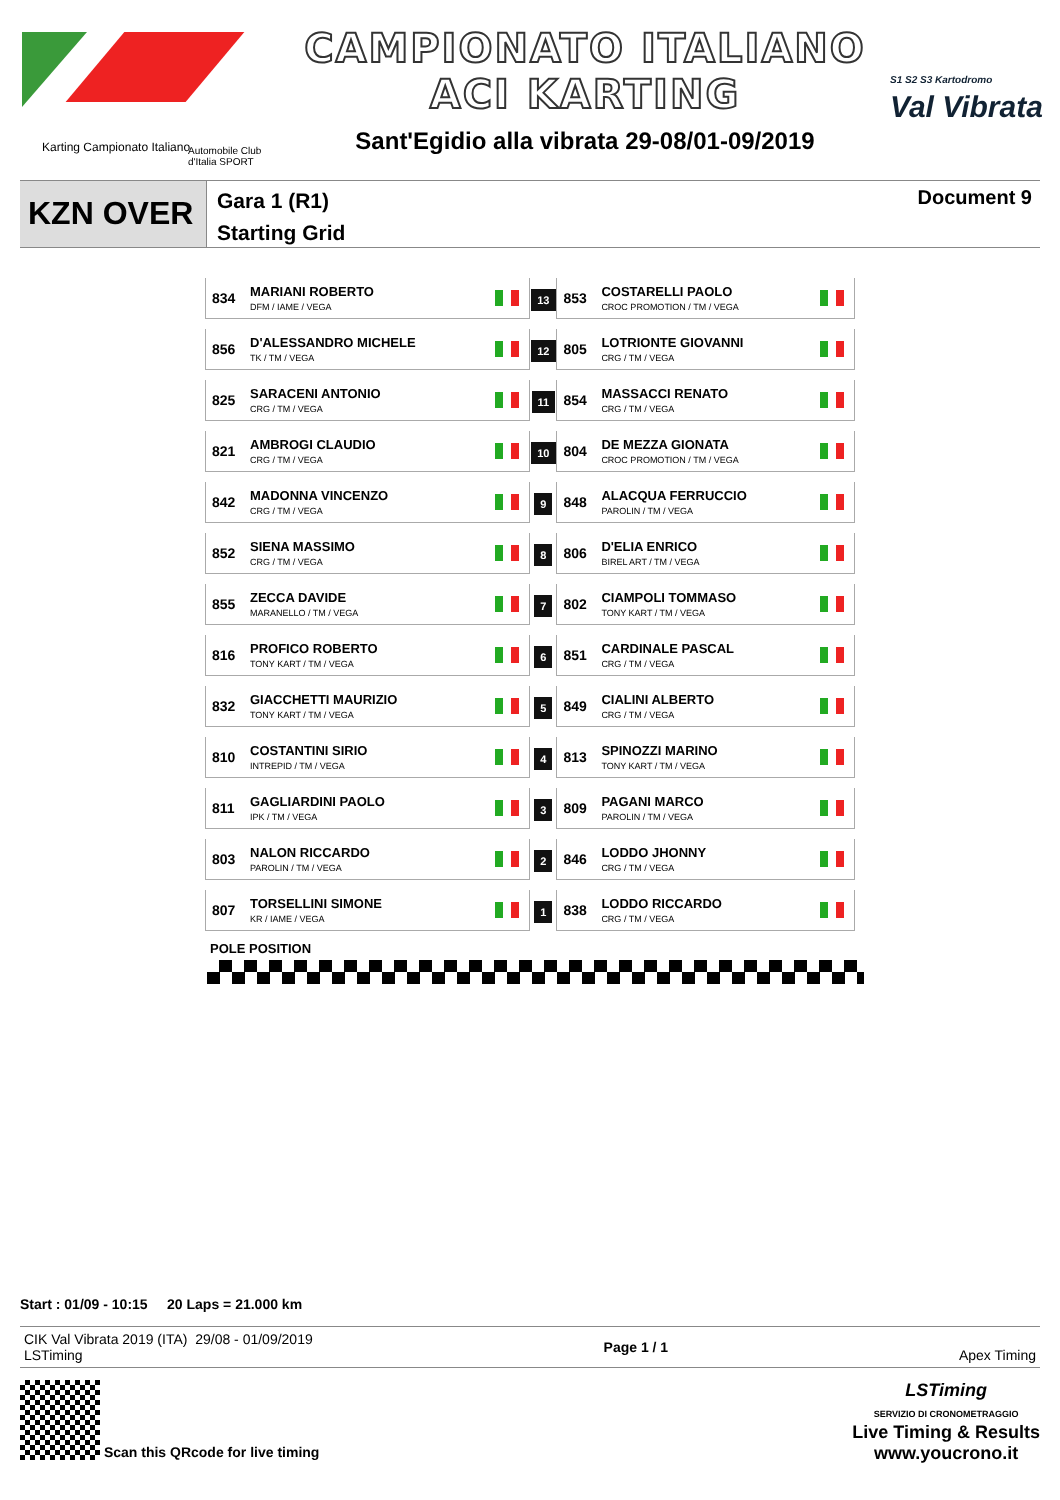Karting Campionato Italiano Automobile Club d'Italia SPORT
CAMPIONATO ITALIANO
ACI KARTING
Sant'Egidio alla vibrata 29-08/01-09/2019
S1 S2 S3 Kartodromo
Val Vibrata
KZN OVER
Gara 1 (R1)
Starting Grid
Document 9
| 834 MARIANI ROBERTO DFM / IAME / VEGA | 13 | 853 COSTARELLI PAOLO CROC PROMOTION / TM / VEGA |
| 856 D'ALESSANDRO MICHELE TK / TM / VEGA | 12 | 805 LOTRIONTE GIOVANNI CRG / TM / VEGA |
| 825 SARACENI ANTONIO CRG / TM / VEGA | 11 | 854 MASSACCI RENATO CRG / TM / VEGA |
| 821 AMBROGI CLAUDIO CRG / TM / VEGA | 10 | 804 DE MEZZA GIONATA CROC PROMOTION / TM / VEGA |
| 842 MADONNA VINCENZO CRG / TM / VEGA | 9 | 848 ALACQUA FERRUCCIO PAROLIN / TM / VEGA |
| 852 SIENA MASSIMO CRG / TM / VEGA | 8 | 806 D'ELIA ENRICO BIREL ART / TM / VEGA |
| 855 ZECCA DAVIDE MARANELLO / TM / VEGA | 7 | 802 CIAMPOLI TOMMASO TONY KART / TM / VEGA |
| 816 PROFICO ROBERTO TONY KART / TM / VEGA | 6 | 851 CARDINALE PASCAL CRG / TM / VEGA |
| 832 GIACCHETTI MAURIZIO TONY KART / TM / VEGA | 5 | 849 CIALINI ALBERTO CRG / TM / VEGA |
| 810 COSTANTINI SIRIO INTREPID / TM / VEGA | 4 | 813 SPINOZZI MARINO TONY KART / TM / VEGA |
| 811 GAGLIARDINI PAOLO IPK / TM / VEGA | 3 | 809 PAGANI MARCO PAROLIN / TM / VEGA |
| 803 NALON RICCARDO PAROLIN / TM / VEGA | 2 | 846 LODDO JHONNY CRG / TM / VEGA |
| 807 TORSELLINI SIMONE KR / IAME / VEGA | 1 | 838 LODDO RICCARDO CRG / TM / VEGA |
POLE POSITION
Start : 01/09 - 10:15 20 Laps = 21.000 km
CIK Val Vibrata 2019 (ITA) 29/08 - 01/09/2019
LSTiming
Page 1 / 1
Apex Timing
Scan this QRcode for live timing
LSTiming
SERVIZIO DI CRONOMETRAGGIO
Live Timing & Results
www.youcrono.it